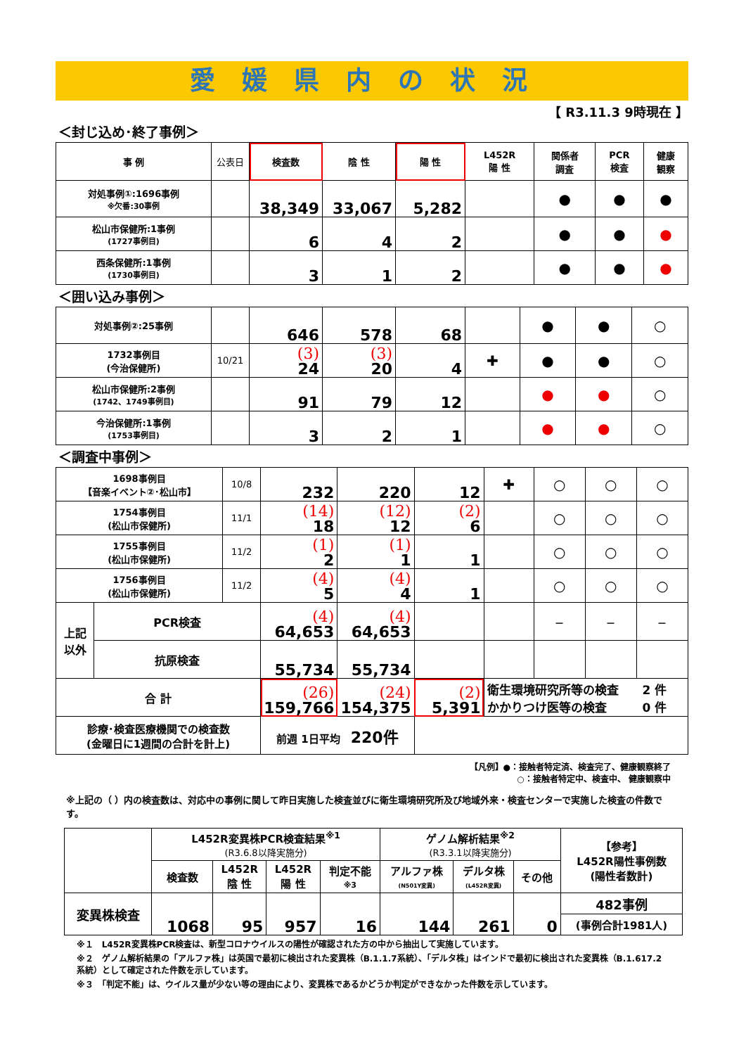愛媛県内の状況
【 R3.11.3 9時現在 】
＜封じ込め･終了事例＞
| 事 例 | 公表日 | 検査数 | 陰 性 | 陽 性 | L452R 陽 性 | 関係者 調査 | PCR 検査 | 健康 観察 |
| --- | --- | --- | --- | --- | --- | --- | --- | --- |
| 対処事例①:1696事例 ※欠番:30事例 | | 38,349 | 33,067 | 5,282 | | ● | ● | ● |
| 松山市保健所:1事例 (1727事例目) | | 6 | 4 | 2 | | ● | ● | ● |
| 西条保健所:1事例 (1730事例目) | | 3 | 1 | 2 | | ● | ● | ● |
＜囲い込み事例＞
| 対処事例②:25事例 | | 646 | 578 | 68 | | ● | ● | ○ |
| 1732事例目 (今治保健所) | 10/21 | (3) 24 | (3) 20 | 4 | ✚ | ● | ● | ○ |
| 松山市保健所:2事例 (1742、1749事例目) | | 91 | 79 | 12 | | ● | ● | ○ |
| 今治保健所:1事例 (1753事例目) | | 3 | 2 | 1 | | ● | ● | ○ |
＜調査中事例＞
| 1698事例目 【音楽イベント②･松山市】 | | 10/8 | 232 | 220 | 12 | ✚ | ○ | ○ | ○ |
| 1754事例目 (松山市保健所) | | 11/1 | (14) 18 | (12) 12 | (2) 6 | | ○ | ○ | ○ |
| 1755事例目 (松山市保健所) | | 11/2 | (1) 2 | (1) 1 | 1 | | ○ | ○ | ○ |
| 1756事例目 (松山市保健所) | | 11/2 | (4) 5 | (4) 4 | 1 | | ○ | ○ | ○ |
| 上記 以外 | PCR検査 | | (4) 64,653 | (4) 64,653 | | | － | － | － |
| | 抗原検査 | | 55,734 | 55,734 | | | | | |
| 合 計 | | | (26) 159,766 | (24) 154,375 | (2) 5,391 | 衛生環境研究所等の検査 2 件 かかりつけ医等の検査 0 件 | | | |
| 診療･検査医療機関での検査数 (金曜日に1週間の合計を計上) | | | 前週 1日平均 220件 | | | | | | |
【凡例】●：接触者特定済、検査完了、健康観察終了
○：接触者特定中、検査中、 健康観察中
※上記の（ ）内の検査数は、対応中の事例に関して昨日実施した検査並びに衛生環境研究所及び地域外来・検査センターで実施した検査の件数です。
| | L452R変異株PCR検査結果<sup>※1</sup> (R3.6.8以降実施分) | | | | ゲノム解析結果<sup>※2</sup> (R3.3.1以降実施分) | | | 【参考】 L452R陽性事例数 (陽性者数計) |
| | 検査数 | L452R 陰 性 | L452R 陽 性 | 判定不能 ※3 | アルファ株 (N501Y変異) | デルタ株 (L452R変異) | その他 | |
| 変異株検査 | 1068 | 95 | 957 | 16 | 144 | 261 | 0 | 482事例 |
| | | | | | | | | (事例合計1981人) |
※１　L452R変異株PCR検査は、新型コロナウイルスの陽性が確認された方の中から抽出して実施しています。
※２　ゲノム解析結果の「アルファ株」は英国で最初に検出された変異株（B.1.1.7系統）、「デルタ株」はインドで最初に検出された変異株（B.1.617.2系統）として確定された件数を示しています。
※３　「判定不能」は、ウイルス量が少ない等の理由により、変異株であるかどうか判定ができなかった件数を示しています。